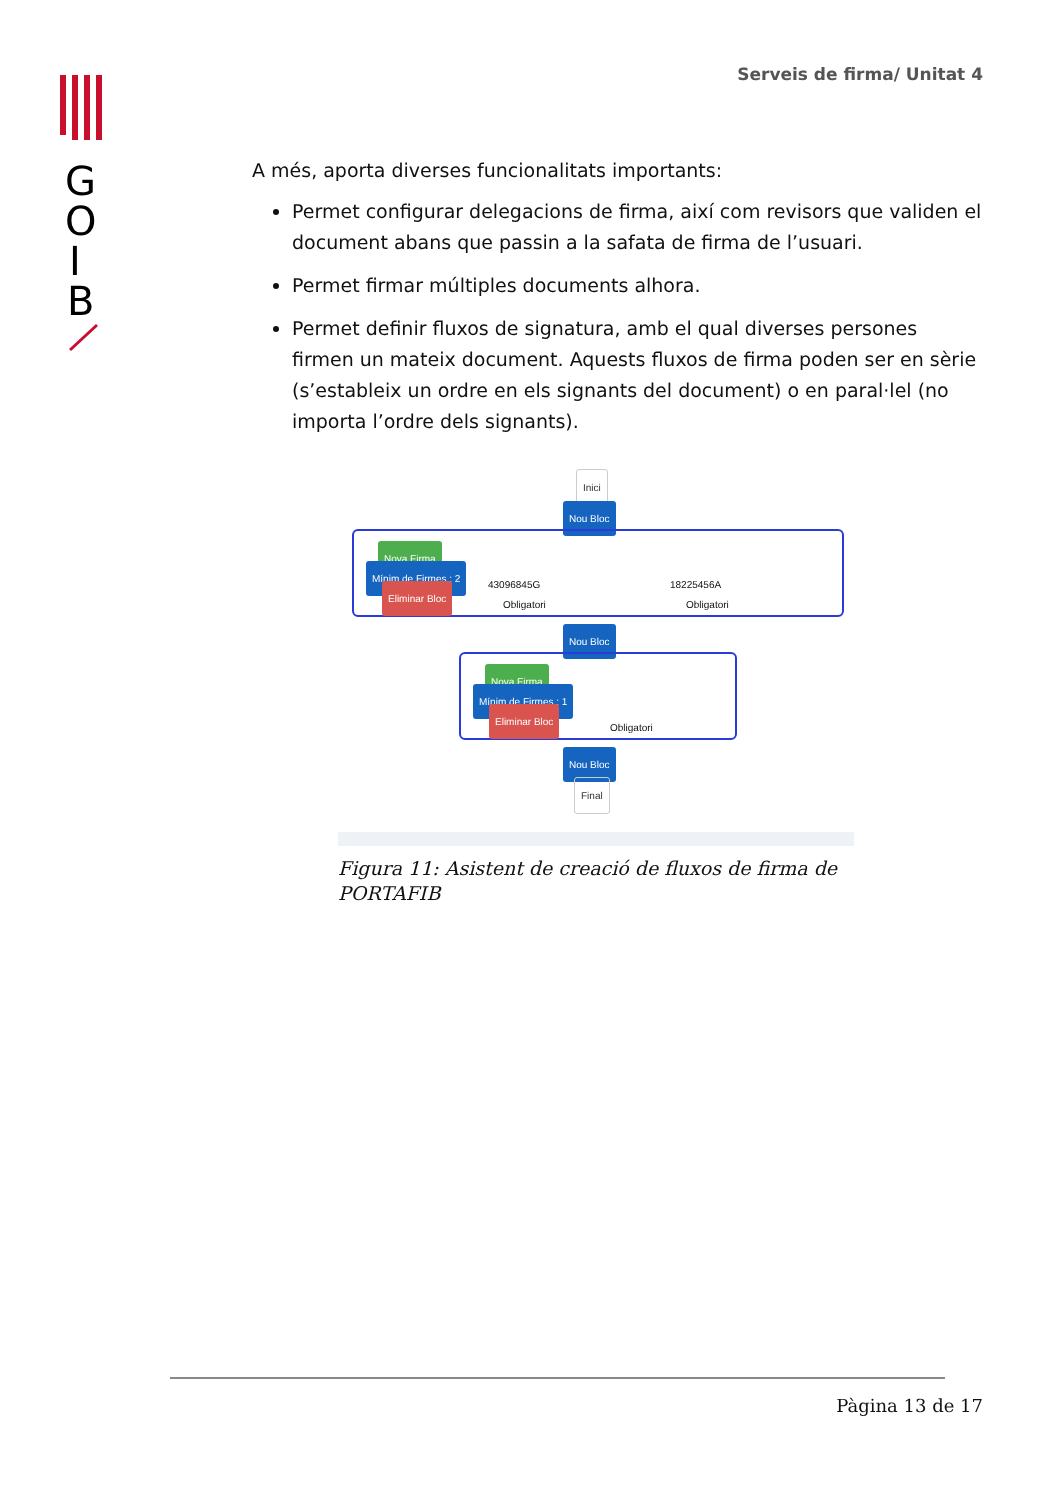G
O
I
B
Serveis de firma/ Unitat 4
A més, aporta diverses funcionalitats importants:
Permet configurar delegacions de firma, així com revisors que validen el document abans que passin a la safata de firma de l’usuari.
Permet firmar múltiples documents alhora.
Permet definir fluxos de signatura, amb el qual diverses persones firmen un mateix document. Aquests fluxos de firma poden ser en sèrie (s’esta­bleix un ordre en els signants del document) o en paral·lel (no importa l’or­dre dels signants).
Inici
Nou Bloc
Nova Firma
Mínim de Firmes : 2
Eliminar Bloc
43096845G
Obligatori
18225456A
Obligatori
Nou Bloc
Nova Firma
Mínim de Firmes : 1
Eliminar Bloc
Obligatori
Nou Bloc
Final
Figura 11: Asistent de creació de fluxos de firma de POR­TAFIB
Pàgina 13 de 17